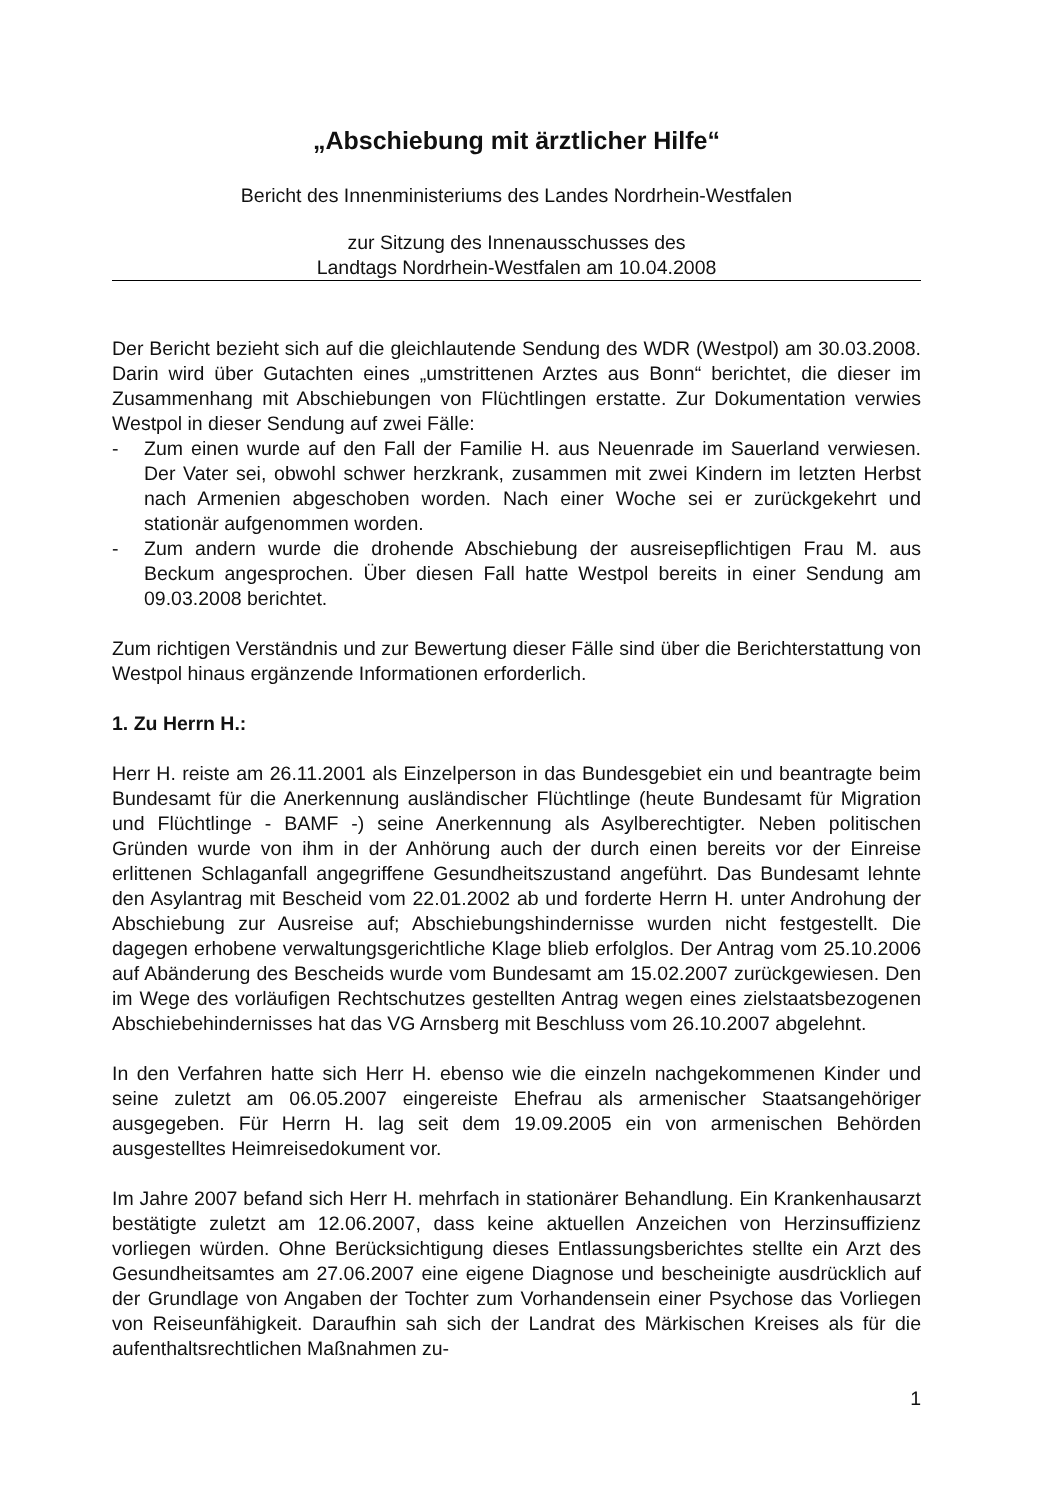„Abschiebung mit ärztlicher Hilfe“
Bericht des Innenministeriums des Landes Nordrhein-Westfalen
zur Sitzung des Innenausschusses des
Landtags Nordrhein-Westfalen am 10.04.2008
Der Bericht bezieht sich auf die gleichlautende Sendung des WDR (Westpol) am 30.03.2008. Darin wird über Gutachten eines „umstrittenen Arztes aus Bonn“ berichtet, die dieser im Zusammenhang mit Abschiebungen von Flüchtlingen erstatte. Zur Dokumentation verwies Westpol in dieser Sendung auf zwei Fälle:
- Zum einen wurde auf den Fall der Familie H. aus Neuenrade im Sauerland verwiesen. Der Vater sei, obwohl schwer herzkrank, zusammen mit zwei Kindern im letzten Herbst nach Armenien abgeschoben worden. Nach einer Woche sei er zurückgekehrt und stationär aufgenommen worden.
- Zum andern wurde die drohende Abschiebung der ausreisepflichtigen Frau M. aus Beckum angesprochen. Über diesen Fall hatte Westpol bereits in einer Sendung am 09.03.2008 berichtet.
Zum richtigen Verständnis und zur Bewertung dieser Fälle sind über die Berichterstattung von Westpol hinaus ergänzende Informationen erforderlich.
1. Zu Herrn H.:
Herr H. reiste am 26.11.2001 als Einzelperson in das Bundesgebiet ein und beantragte beim Bundesamt für die Anerkennung ausländischer Flüchtlinge (heute Bundesamt für Migration und Flüchtlinge - BAMF -) seine Anerkennung als Asylberechtigter. Neben politischen Gründen wurde von ihm in der Anhörung auch der durch einen bereits vor der Einreise erlittenen Schlaganfall angegriffene Gesundheitszustand angeführt. Das Bundesamt lehnte den Asylantrag mit Bescheid vom 22.01.2002 ab und forderte Herrn H. unter Androhung der Abschiebung zur Ausreise auf; Abschiebungshindernisse wurden nicht festgestellt. Die dagegen erhobene verwaltungsgerichtliche Klage blieb erfolglos. Der Antrag vom 25.10.2006 auf Abänderung des Bescheids wurde vom Bundesamt am 15.02.2007 zurückgewiesen. Den im Wege des vorläufigen Rechtschutzes gestellten Antrag wegen eines zielstaatsbezogenen Abschiebehindernisses hat das VG Arnsberg mit Beschluss vom 26.10.2007 abgelehnt.
In den Verfahren hatte sich Herr H. ebenso wie die einzeln nachgekommenen Kinder und seine zuletzt am 06.05.2007 eingereiste Ehefrau als armenischer Staatsangehöriger ausgegeben. Für Herrn H. lag seit dem 19.09.2005 ein von armenischen Behörden ausgestelltes Heimreisedokument vor.
Im Jahre 2007 befand sich Herr H. mehrfach in stationärer Behandlung. Ein Krankenhausarzt bestätigte zuletzt am 12.06.2007, dass keine aktuellen Anzeichen von Herzinsuffizienz vorliegen würden. Ohne Berücksichtigung dieses Entlassungsberichtes stellte ein Arzt des Gesundheitsamtes am 27.06.2007 eine eigene Diagnose und bescheinigte ausdrücklich auf der Grundlage von Angaben der Tochter zum Vorhandensein einer Psychose das Vorliegen von Reiseunfähigkeit. Daraufhin sah sich der Landrat des Märkischen Kreises als für die aufenthaltsrechtlichen Maßnahmen zu-
1